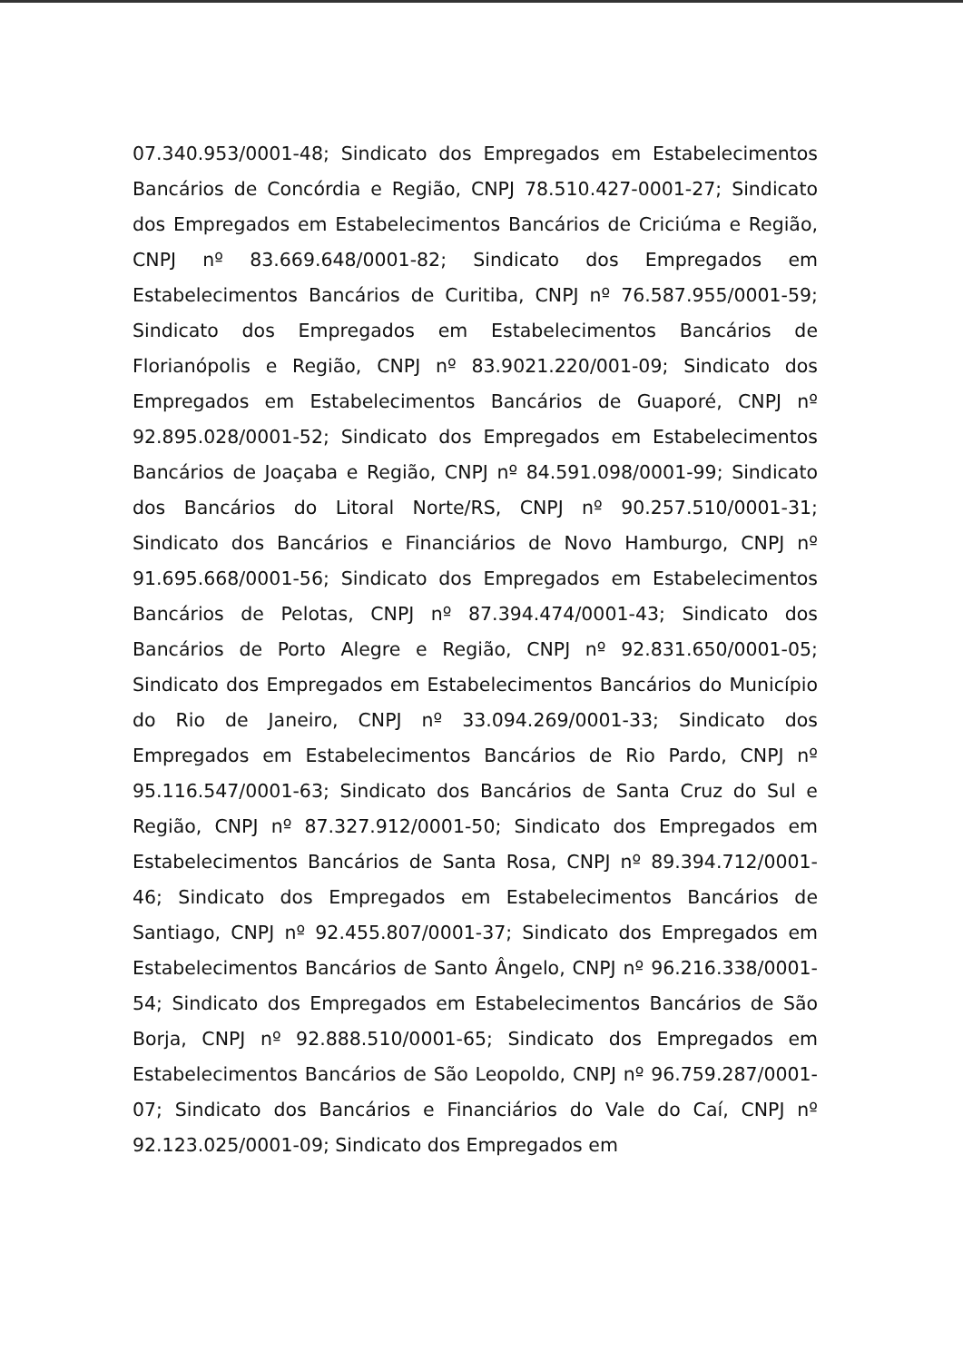07.340.953/0001-48; Sindicato dos Empregados em Estabelecimentos Bancários de Concórdia e Região, CNPJ 78.510.427-0001-27; Sindicato dos Empregados em Estabelecimentos Bancários de Criciúma e Região, CNPJ nº 83.669.648/0001-82; Sindicato dos Empregados em Estabelecimentos Bancários de Curitiba, CNPJ nº 76.587.955/0001-59; Sindicato dos Empregados em Estabelecimentos Bancários de Florianópolis e Região, CNPJ nº 83.9021.220/001-09; Sindicato dos Empregados em Estabelecimentos Bancários de Guaporé, CNPJ nº 92.895.028/0001-52; Sindicato dos Empregados em Estabelecimentos Bancários de Joaçaba e Região, CNPJ nº 84.591.098/0001-99; Sindicato dos Bancários do Litoral Norte/RS, CNPJ nº 90.257.510/0001-31; Sindicato dos Bancários e Financiários de Novo Hamburgo, CNPJ nº 91.695.668/0001-56; Sindicato dos Empregados em Estabelecimentos Bancários de Pelotas, CNPJ nº 87.394.474/0001-43; Sindicato dos Bancários de Porto Alegre e Região, CNPJ nº 92.831.650/0001-05; Sindicato dos Empregados em Estabelecimentos Bancários do Município do Rio de Janeiro, CNPJ nº 33.094.269/0001-33; Sindicato dos Empregados em Estabelecimentos Bancários de Rio Pardo, CNPJ nº 95.116.547/0001-63; Sindicato dos Bancários de Santa Cruz do Sul e Região, CNPJ nº 87.327.912/0001-50; Sindicato dos Empregados em Estabelecimentos Bancários de Santa Rosa, CNPJ nº 89.394.712/0001-46; Sindicato dos Empregados em Estabelecimentos Bancários de Santiago, CNPJ nº 92.455.807/0001-37; Sindicato dos Empregados em Estabelecimentos Bancários de Santo Ângelo, CNPJ nº 96.216.338/0001-54; Sindicato dos Empregados em Estabelecimentos Bancários de São Borja, CNPJ nº 92.888.510/0001-65; Sindicato dos Empregados em Estabelecimentos Bancários de São Leopoldo, CNPJ nº 96.759.287/0001-07; Sindicato dos Bancários e Financiários do Vale do Caí, CNPJ nº 92.123.025/0001-09; Sindicato dos Empregados em